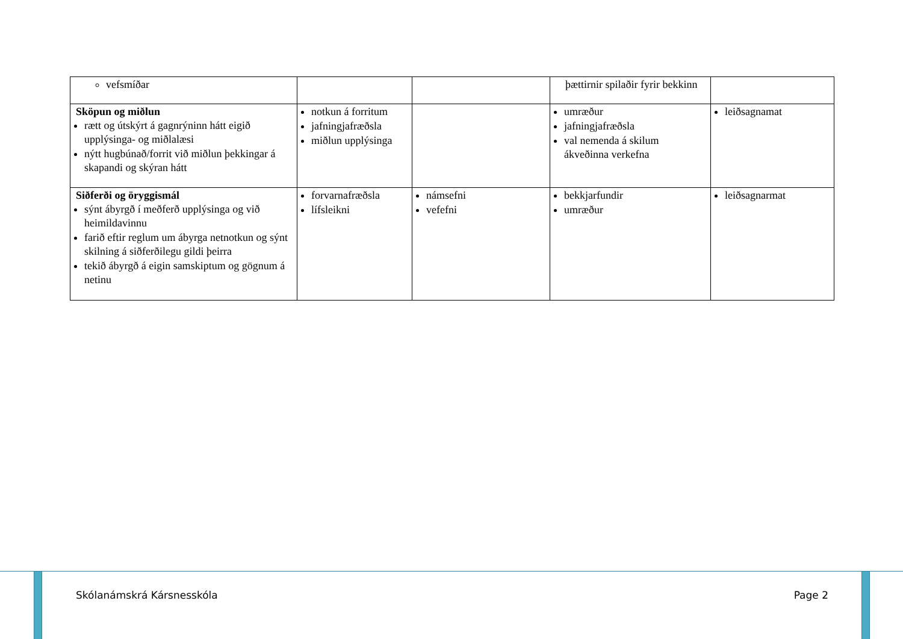| vefsmíðar | | | þættirnir spilaðir fyrir bekkinn | |
| Sköpun og miðlun rætt og útskýrt á gagnrýninn hátt eigið upplýsinga- og miðlalæsi nýtt hugbúnað/forrit við miðlun þekkingar á skapandi og skýran hátt | notkun á forritum jafningjafræðsla miðlun upplýsinga | | umræður jafningjafræðsla val nemenda á skilum ákveðinna verkefna | leiðsagnamat |
| Siðferði og öryggismál sýnt ábyrgð í meðferð upplýsinga og við heimildavinnu farið eftir reglum um ábyrga netnotkun og sýnt skilning á siðferðilegu gildi þeirra tekið ábyrgð á eigin samskiptum og gögnum á netinu | forvarnafræðsla lífsleikni | námsefni vefefni | bekkjarfundir umræður | leiðsagnarmat |
Skólanámskrá Kársnesskóla Page 2